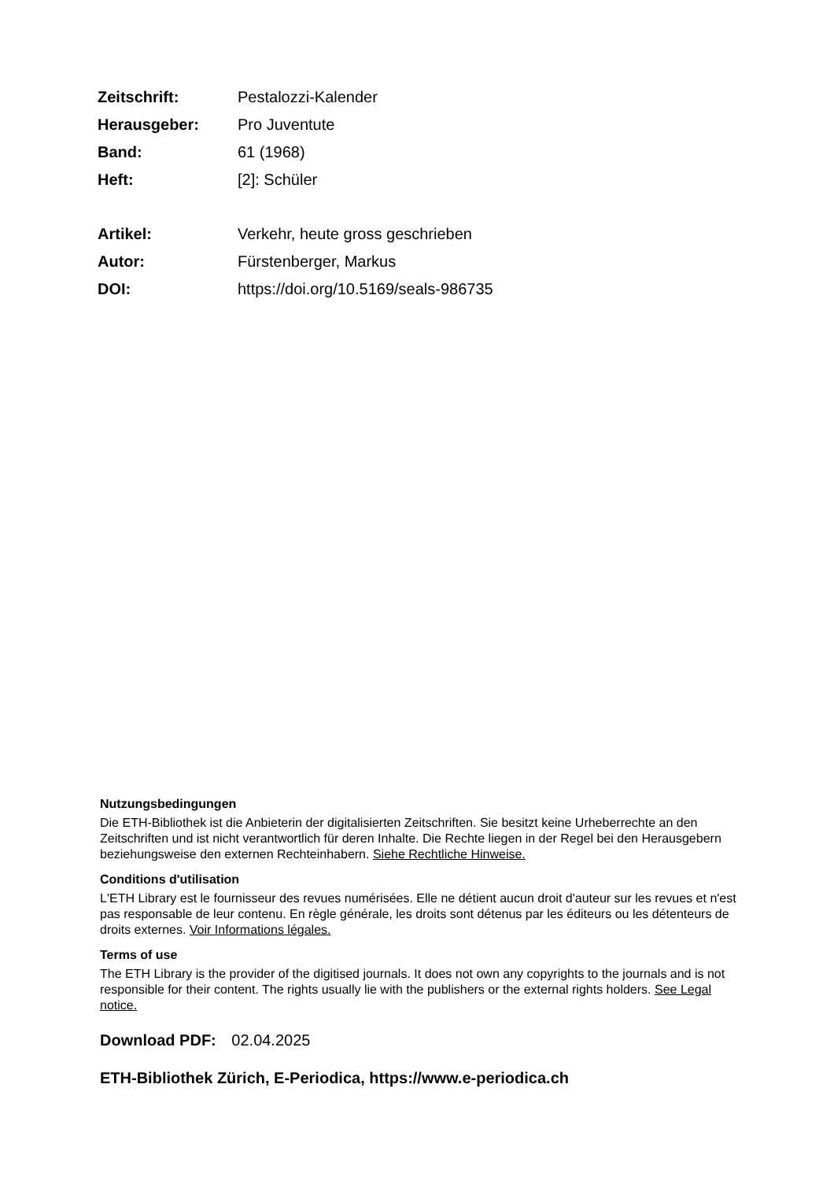| Zeitschrift: | Pestalozzi-Kalender |
| Herausgeber: | Pro Juventute |
| Band: | 61 (1968) |
| Heft: | [2]: Schüler |
| Artikel: | Verkehr, heute gross geschrieben |
| Autor: | Fürstenberger, Markus |
| DOI: | https://doi.org/10.5169/seals-986735 |
Nutzungsbedingungen
Die ETH-Bibliothek ist die Anbieterin der digitalisierten Zeitschriften. Sie besitzt keine Urheberrechte an den Zeitschriften und ist nicht verantwortlich für deren Inhalte. Die Rechte liegen in der Regel bei den Herausgebern beziehungsweise den externen Rechteinhabern. Siehe Rechtliche Hinweise.
Conditions d'utilisation
L'ETH Library est le fournisseur des revues numérisées. Elle ne détient aucun droit d'auteur sur les revues et n'est pas responsable de leur contenu. En règle générale, les droits sont détenus par les éditeurs ou les détenteurs de droits externes. Voir Informations légales.
Terms of use
The ETH Library is the provider of the digitised journals. It does not own any copyrights to the journals and is not responsible for their content. The rights usually lie with the publishers or the external rights holders. See Legal notice.
Download PDF: 02.04.2025
ETH-Bibliothek Zürich, E-Periodica, https://www.e-periodica.ch